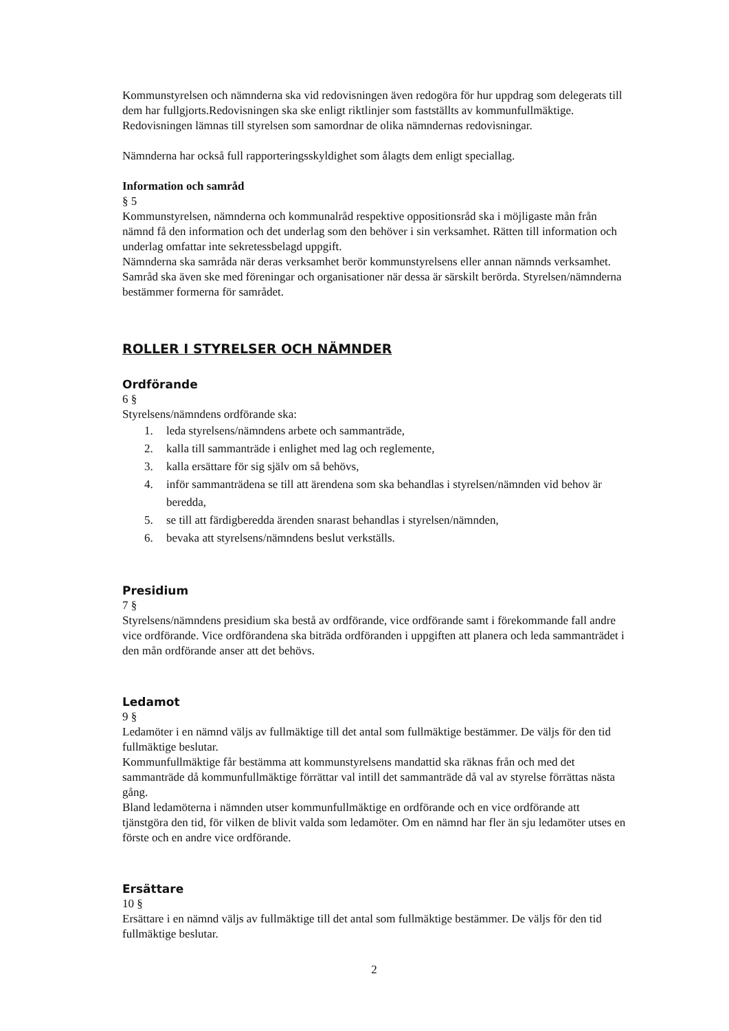Kommunstyrelsen och nämnderna ska vid redovisningen även redogöra för hur uppdrag som delegerats till dem har fullgjorts.Redovisningen ska ske enligt riktlinjer som fastställts av kommunfullmäktige. Redovisningen lämnas till styrelsen som samordnar de olika nämndernas redovisningar.
Nämnderna har också full rapporteringsskyldighet som ålagts dem enligt speciallag.
Information och samråd
§ 5
Kommunstyrelsen, nämnderna och kommunalråd respektive oppositionsråd ska i möjligaste mån från nämnd få den information och det underlag som den behöver i sin verksamhet. Rätten till information och underlag omfattar inte sekretessbelagd uppgift.
Nämnderna ska samråda när deras verksamhet berör kommunstyrelsens eller annan nämnds verksamhet. Samråd ska även ske med föreningar och organisationer när dessa är särskilt berörda. Styrelsen/nämnderna bestämmer formerna för samrådet.
ROLLER I STYRELSER OCH NÄMNDER
Ordförande
6 §
Styrelsens/nämndens ordförande ska:
1. leda styrelsens/nämndens arbete och sammanträde,
2. kalla till sammanträde i enlighet med lag och reglemente,
3. kalla ersättare för sig själv om så behövs,
4. inför sammanträdena se till att ärendena som ska behandlas i styrelsen/nämnden vid behov är beredda,
5. se till att färdigberedda ärenden snarast behandlas i styrelsen/nämnden,
6. bevaka att styrelsens/nämndens beslut verkställs.
Presidium
7 §
Styrelsens/nämndens presidium ska bestå av ordförande, vice ordförande samt i förekommande fall andre vice ordförande. Vice ordförandena ska biträda ordföranden i uppgiften att planera och leda sammanträdet i den mån ordförande anser att det behövs.
Ledamot
9 §
Ledamöter i en nämnd väljs av fullmäktige till det antal som fullmäktige bestämmer. De väljs för den tid fullmäktige beslutar.
Kommunfullmäktige får bestämma att kommunstyrelsens mandattid ska räknas från och med det sammanträde då kommunfullmäktige förrättar val intill det sammanträde då val av styrelse förrättas nästa gång.
Bland ledamöterna i nämnden utser kommunfullmäktige en ordförande och en vice ordförande att tjänstgöra den tid, för vilken de blivit valda som ledamöter. Om en nämnd har fler än sju ledamöter utses en förste och en andre vice ordförande.
Ersättare
10 §
Ersättare i en nämnd väljs av fullmäktige till det antal som fullmäktige bestämmer. De väljs för den tid fullmäktige beslutar.
2